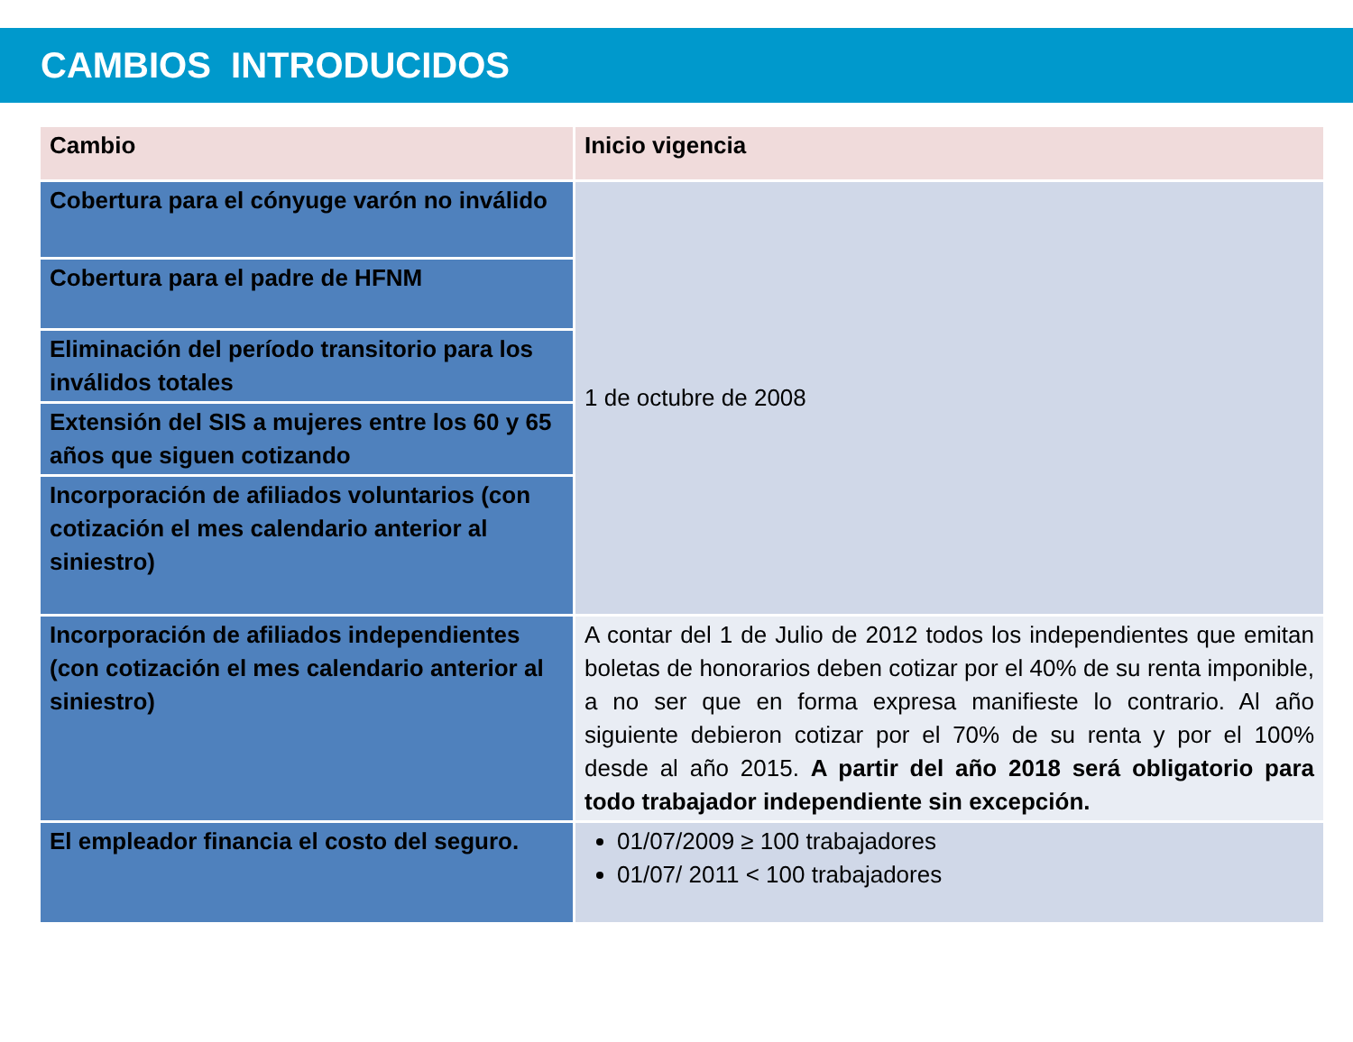CAMBIOS INTRODUCIDOS
| Cambio | Inicio vigencia |
| --- | --- |
| Cobertura para el cónyuge varón no inválido | 1 de octubre de 2008 |
| Cobertura para el padre de HFNM | |
| Eliminación del período transitorio para los inválidos totales | |
| Extensión del SIS a mujeres entre los 60 y 65 años que siguen cotizando | |
| Incorporación de afiliados voluntarios (con cotización el mes calendario anterior al siniestro) | |
| Incorporación de afiliados independientes (con cotización el mes calendario anterior al siniestro) | A contar del 1 de Julio de 2012 todos los independientes que emitan boletas de honorarios deben cotizar por el 40% de su renta imponible, a no ser que en forma expresa manifieste lo contrario. Al año siguiente debieron cotizar por el 70% de su renta y por el 100% desde al año 2015. A partir del año 2018 será obligatorio para todo trabajador independiente sin excepción. |
| El empleador financia el costo del seguro. | 01/07/2009 ≥ 100 trabajadores 01/07/ 2011 < 100 trabajadores |